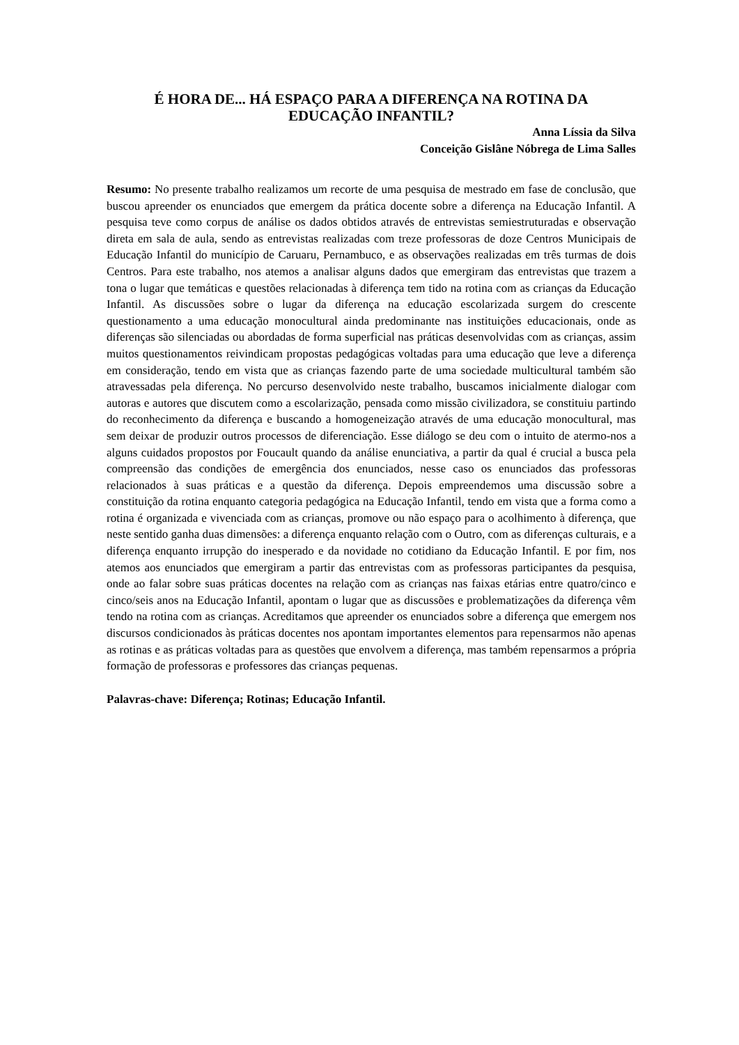É HORA DE... HÁ ESPAÇO PARA A DIFERENÇA NA ROTINA DA
EDUCAÇÃO INFANTIL?
Anna Líssia da Silva
Conceição Gislâne Nóbrega de Lima Salles
Resumo: No presente trabalho realizamos um recorte de uma pesquisa de mestrado em fase de conclusão, que buscou apreender os enunciados que emergem da prática docente sobre a diferença na Educação Infantil. A pesquisa teve como corpus de análise os dados obtidos através de entrevistas semiestruturadas e observação direta em sala de aula, sendo as entrevistas realizadas com treze professoras de doze Centros Municipais de Educação Infantil do município de Caruaru, Pernambuco, e as observações realizadas em três turmas de dois Centros. Para este trabalho, nos atemos a analisar alguns dados que emergiram das entrevistas que trazem a tona o lugar que temáticas e questões relacionadas à diferença tem tido na rotina com as crianças da Educação Infantil. As discussões sobre o lugar da diferença na educação escolarizada surgem do crescente questionamento a uma educação monocultural ainda predominante nas instituições educacionais, onde as diferenças são silenciadas ou abordadas de forma superficial nas práticas desenvolvidas com as crianças, assim muitos questionamentos reivindicam propostas pedagógicas voltadas para uma educação que leve a diferença em consideração, tendo em vista que as crianças fazendo parte de uma sociedade multicultural também são atravessadas pela diferença. No percurso desenvolvido neste trabalho, buscamos inicialmente dialogar com autoras e autores que discutem como a escolarização, pensada como missão civilizadora, se constituiu partindo do reconhecimento da diferença e buscando a homogeneização através de uma educação monocultural, mas sem deixar de produzir outros processos de diferenciação. Esse diálogo se deu com o intuito de atermo-nos a alguns cuidados propostos por Foucault quando da análise enunciativa, a partir da qual é crucial a busca pela compreensão das condições de emergência dos enunciados, nesse caso os enunciados das professoras relacionados à suas práticas e a questão da diferença. Depois empreendemos uma discussão sobre a constituição da rotina enquanto categoria pedagógica na Educação Infantil, tendo em vista que a forma como a rotina é organizada e vivenciada com as crianças, promove ou não espaço para o acolhimento à diferença, que neste sentido ganha duas dimensões: a diferença enquanto relação com o Outro, com as diferenças culturais, e a diferença enquanto irrupção do inesperado e da novidade no cotidiano da Educação Infantil. E por fim, nos atemos aos enunciados que emergiram a partir das entrevistas com as professoras participantes da pesquisa, onde ao falar sobre suas práticas docentes na relação com as crianças nas faixas etárias entre quatro/cinco e cinco/seis anos na Educação Infantil, apontam o lugar que as discussões e problematizações da diferença vêm tendo na rotina com as crianças. Acreditamos que apreender os enunciados sobre a diferença que emergem nos discursos condicionados às práticas docentes nos apontam importantes elementos para repensarmos não apenas as rotinas e as práticas voltadas para as questões que envolvem a diferença, mas também repensarmos a própria formação de professoras e professores das crianças pequenas.
Palavras-chave: Diferença; Rotinas; Educação Infantil.